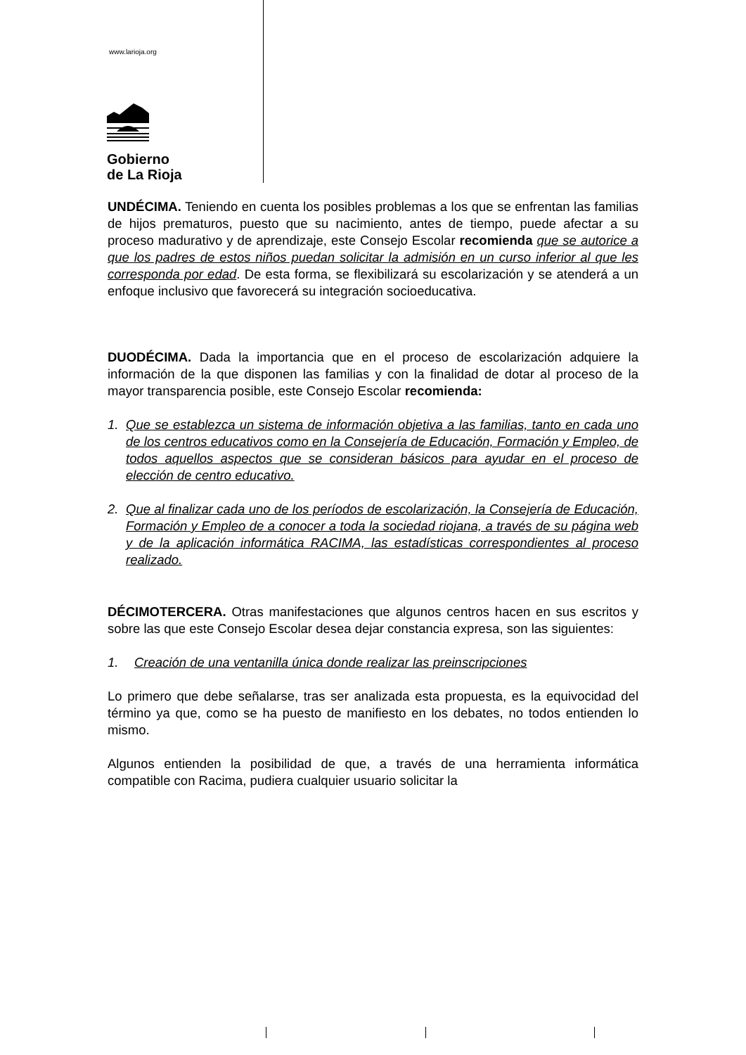www.larioja.org
Gobierno
de La Rioja
UNDÉCIMA. Teniendo en cuenta los posibles problemas a los que se enfrentan las familias de hijos prematuros, puesto que su nacimiento, antes de tiempo, puede afectar a su proceso madurativo y de aprendizaje, este Consejo Escolar recomienda que se autorice a que los padres de estos niños puedan solicitar la admisión en un curso inferior al que les corresponda por edad. De esta forma, se flexibilizará su escolarización y se atenderá a un enfoque inclusivo que favorecerá su integración socioeducativa.
DUODÉCIMA. Dada la importancia que en el proceso de escolarización adquiere la información de la que disponen las familias y con la finalidad de dotar al proceso de la mayor transparencia posible, este Consejo Escolar recomienda:
1. Que se establezca un sistema de información objetiva a las familias, tanto en cada uno de los centros educativos como en la Consejería de Educación, Formación y Empleo, de todos aquellos aspectos que se consideran básicos para ayudar en el proceso de elección de centro educativo.
2. Que al finalizar cada uno de los períodos de escolarización, la Consejería de Educación, Formación y Empleo de a conocer a toda la sociedad riojana, a través de su página web y de la aplicación informática RACIMA, las estadísticas correspondientes al proceso realizado.
DÉCIMOTERCERA. Otras manifestaciones que algunos centros hacen en sus escritos y sobre las que este Consejo Escolar desea dejar constancia expresa, son las siguientes:
1. Creación de una ventanilla única donde realizar las preinscripciones
Lo primero que debe señalarse, tras ser analizada esta propuesta, es la equivocidad del término ya que, como se ha puesto de manifiesto en los debates, no todos entienden lo mismo.
Algunos entienden la posibilidad de que, a través de una herramienta informática compatible con Racima, pudiera cualquier usuario solicitar la